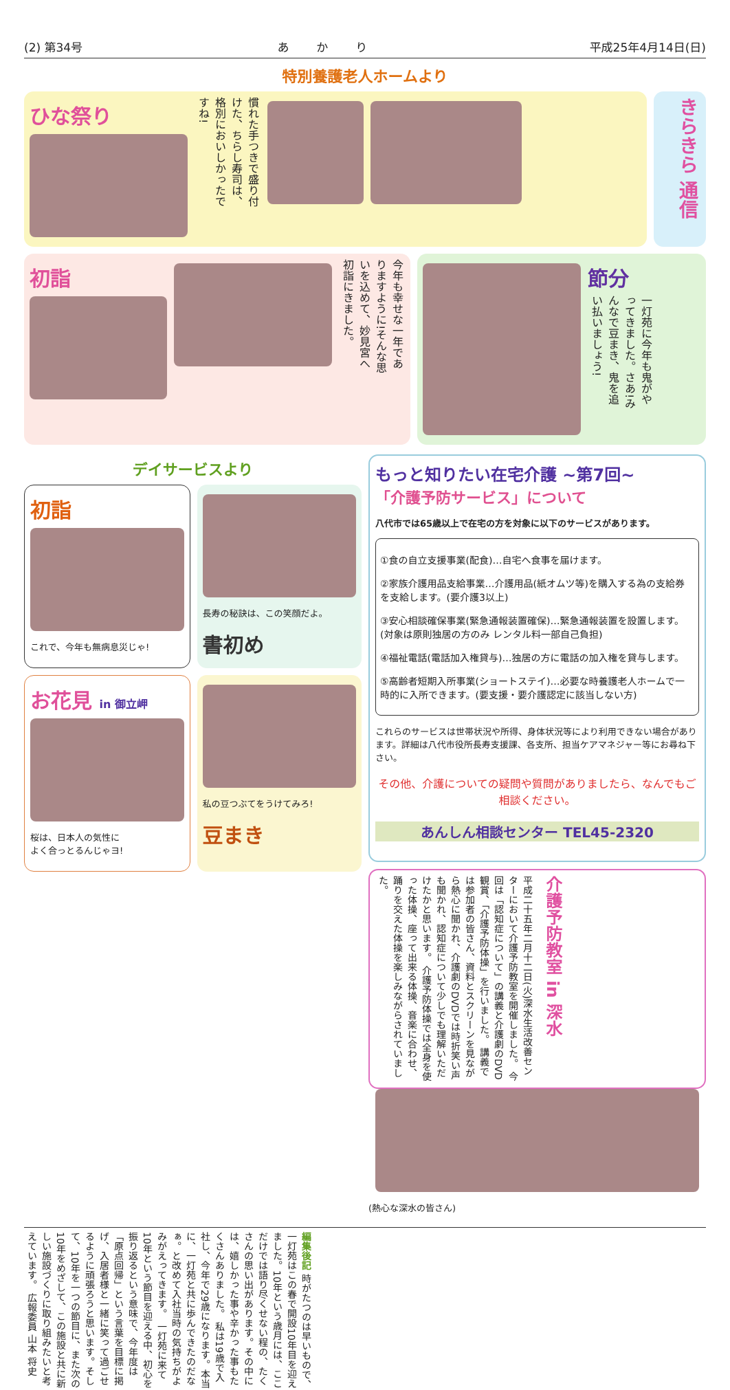(2) 第34号 あかり 平成25年4月14日(日)
特別養護老人ホームより
ひな祭り
慣れた手つきで盛り付けた、ちらし寿司は、格別においしかったですね!
きらきら 通信
初詣
今年も幸せな一年でありますように!そんな思いを込めて、妙見宮へ初詣にきました。
節分
一灯苑に今年も鬼がやってきました。さあ!みんなで豆まき、鬼を追い払いましょう!
デイサービスより
初詣
これで、今年も無病息災じゃ!
長寿の秘訣は、この笑顔だよ。
書初め
お花見 in 御立岬
桜は、日本人の気性に
よく合っとるんじゃヨ!
私の豆つぶてをうけてみろ!
豆まき
もっと知りたい在宅介護 ~第7回~
「介護予防サービス」について
八代市では65歳以上で在宅の方を対象に以下のサービスがあります。
①食の自立支援事業(配食)…自宅へ食事を届けます。
②家族介護用品支給事業…介護用品(紙オムツ等)を購入する為の支給券を支給します。(要介護3以上)
③安心相談確保事業(緊急通報装置確保)…緊急通報装置を設置します。(対象は原則独居の方のみ レンタル料一部自己負担)
④福祉電話(電話加入権貸与)…独居の方に電話の加入権を貸与します。
⑤高齢者短期入所事業(ショートステイ)…必要な時養護老人ホームで一時的に入所できます。(要支援・要介護認定に該当しない方)
これらのサービスは世帯状況や所得、身体状況等により利用できない場合があります。詳細は八代市役所長寿支援課、各支所、担当ケアマネジャー等にお尋ね下さい。
その他、介護についての疑問や質問がありましたら、なんでもご相談ください。
あんしん相談センター TEL45-2320
平成二十五年二月十二日(火)深水生活改善センターにおいて介護予防教室を開催しました。 今回は「認知症について」の講義と介護劇のDVD観賞、「介護予防体操」を行いました。 講義では参加者の皆さん、資料とスクリーンを見ながら熱心に聞かれ、介護劇のDVDでは時折笑い声も聞かれ、認知症について少しでも理解いただけたかと思います。 介護予防体操では全身を使った体操、座って出来る体操、音楽に合わせ、踊りを交えた体操を楽しみながらされていました。
介護予防教室 in 深水
(熱心な深水の皆さん)
編集後記 時がたつのは早いもので、一灯苑はこの春で開設10年目を迎えました。10年という歳月には、ここだけでは語り尽くせない程の、たくさんの思い出があります。その中には、嬉しかった事や辛かった事もたくさんありました。 私は19歳で入社し、今年で29歳になります。本当に、一灯苑と共に歩んできたのだなぁ。と改めて入社当時の気持ちがよみがえってきます。 一灯苑に来て10年という節目を迎える中、初心を振り返るという意味で、今年度は「原点回帰」という言葉を目標に掲げ、入居者様と一緒に笑って過ごせるように頑張ろうと思います。そして、10年を一つの節目に、また次の10年をめざして、この施設と共に新しい施設づくりに取り組みたいと考えています。 広報委員 山本 将史